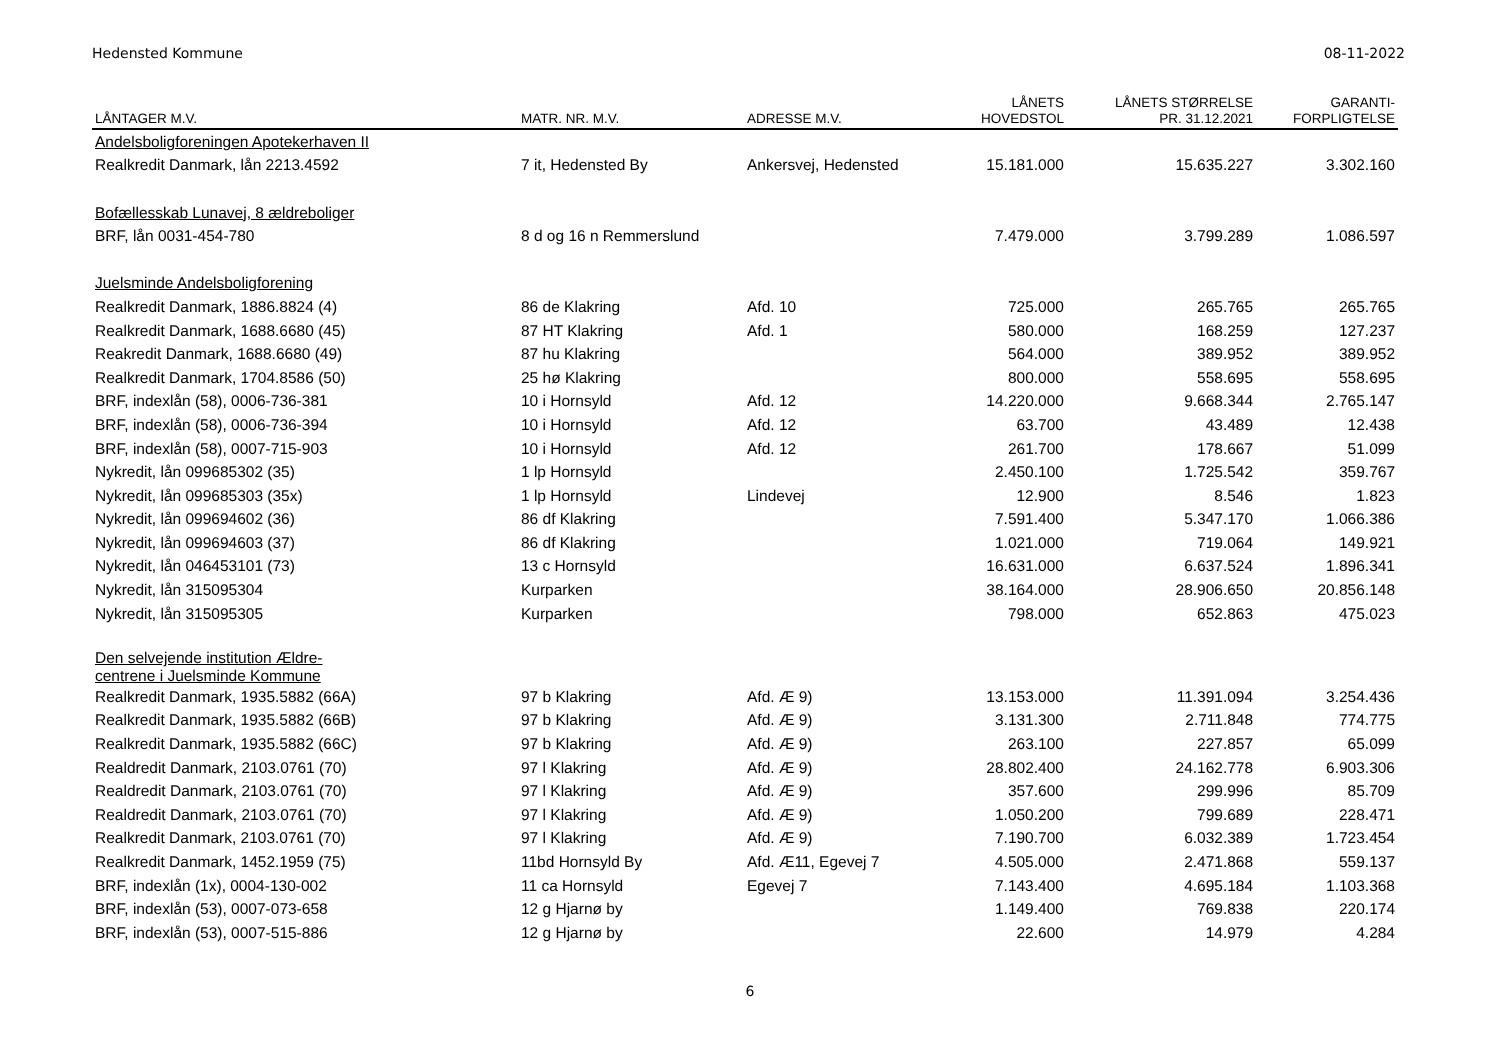Hedensted Kommune 08-11-2022
| LÅNTAGER M.V. | MATR. NR. M.V. | ADRESSE M.V. | LÅNETS HOVEDSTOL | LÅNETS STØRRELSE PR. 31.12.2021 | GARANTI- FORPLIGTELSE |
| --- | --- | --- | --- | --- | --- |
| Andelsboligforeningen Apotekerhaven II | | | | | |
| Realkredit Danmark, lån 2213.4592 | 7 it, Hedensted By | Ankersvej, Hedensted | 15.181.000 | 15.635.227 | 3.302.160 |
| Bofællesskab Lunavej, 8 ældreboliger | | | | | |
| BRF, lån 0031-454-780 | 8 d og 16 n Remmerslund | | 7.479.000 | 3.799.289 | 1.086.597 |
| Juelsminde Andelsboligforening | | | | | |
| Realkredit Danmark, 1886.8824 (4) | 86 de Klakring | Afd. 10 | 725.000 | 265.765 | 265.765 |
| Realkredit Danmark, 1688.6680 (45) | 87 HT Klakring | Afd. 1 | 580.000 | 168.259 | 127.237 |
| Reakredit Danmark, 1688.6680 (49) | 87 hu Klakring | | 564.000 | 389.952 | 389.952 |
| Realkredit Danmark, 1704.8586 (50) | 25 hø Klakring | | 800.000 | 558.695 | 558.695 |
| BRF, indexlån (58), 0006-736-381 | 10 i Hornsyld | Afd. 12 | 14.220.000 | 9.668.344 | 2.765.147 |
| BRF, indexlån (58), 0006-736-394 | 10 i Hornsyld | Afd. 12 | 63.700 | 43.489 | 12.438 |
| BRF, indexlån (58), 0007-715-903 | 10 i Hornsyld | Afd. 12 | 261.700 | 178.667 | 51.099 |
| Nykredit, lån 099685302 (35) | 1 lp Hornsyld | | 2.450.100 | 1.725.542 | 359.767 |
| Nykredit, lån 099685303 (35x) | 1 lp Hornsyld | Lindevej | 12.900 | 8.546 | 1.823 |
| Nykredit, lån 099694602 (36) | 86 df Klakring | | 7.591.400 | 5.347.170 | 1.066.386 |
| Nykredit, lån 099694603 (37) | 86 df Klakring | | 1.021.000 | 719.064 | 149.921 |
| Nykredit, lån 046453101 (73) | 13 c Hornsyld | | 16.631.000 | 6.637.524 | 1.896.341 |
| Nykredit, lån 315095304 | Kurparken | | 38.164.000 | 28.906.650 | 20.856.148 |
| Nykredit, lån 315095305 | Kurparken | | 798.000 | 652.863 | 475.023 |
| Den selvejende institution Ældre- centrene i Juelsminde Kommune | | | | | |
| Realkredit Danmark, 1935.5882 (66A) | 97 b Klakring | Afd. Æ 9) | 13.153.000 | 11.391.094 | 3.254.436 |
| Realkredit Danmark, 1935.5882 (66B) | 97 b Klakring | Afd. Æ 9) | 3.131.300 | 2.711.848 | 774.775 |
| Realkredit Danmark, 1935.5882 (66C) | 97 b Klakring | Afd. Æ 9) | 263.100 | 227.857 | 65.099 |
| Realdredit Danmark, 2103.0761 (70) | 97 l Klakring | Afd. Æ 9) | 28.802.400 | 24.162.778 | 6.903.306 |
| Realdredit Danmark, 2103.0761 (70) | 97 l Klakring | Afd. Æ 9) | 357.600 | 299.996 | 85.709 |
| Realdredit Danmark, 2103.0761 (70) | 97 l Klakring | Afd. Æ 9) | 1.050.200 | 799.689 | 228.471 |
| Realkredit Danmark, 2103.0761 (70) | 97 l Klakring | Afd. Æ 9) | 7.190.700 | 6.032.389 | 1.723.454 |
| Realkredit Danmark, 1452.1959 (75) | 11bd Hornsyld By | Afd. Æ11, Egevej 7 | 4.505.000 | 2.471.868 | 559.137 |
| BRF, indexlån (1x), 0004-130-002 | 11 ca Hornsyld | Egevej 7 | 7.143.400 | 4.695.184 | 1.103.368 |
| BRF, indexlån (53), 0007-073-658 | 12 g Hjarnø by | | 1.149.400 | 769.838 | 220.174 |
| BRF, indexlån (53), 0007-515-886 | 12 g Hjarnø by | | 22.600 | 14.979 | 4.284 |
6